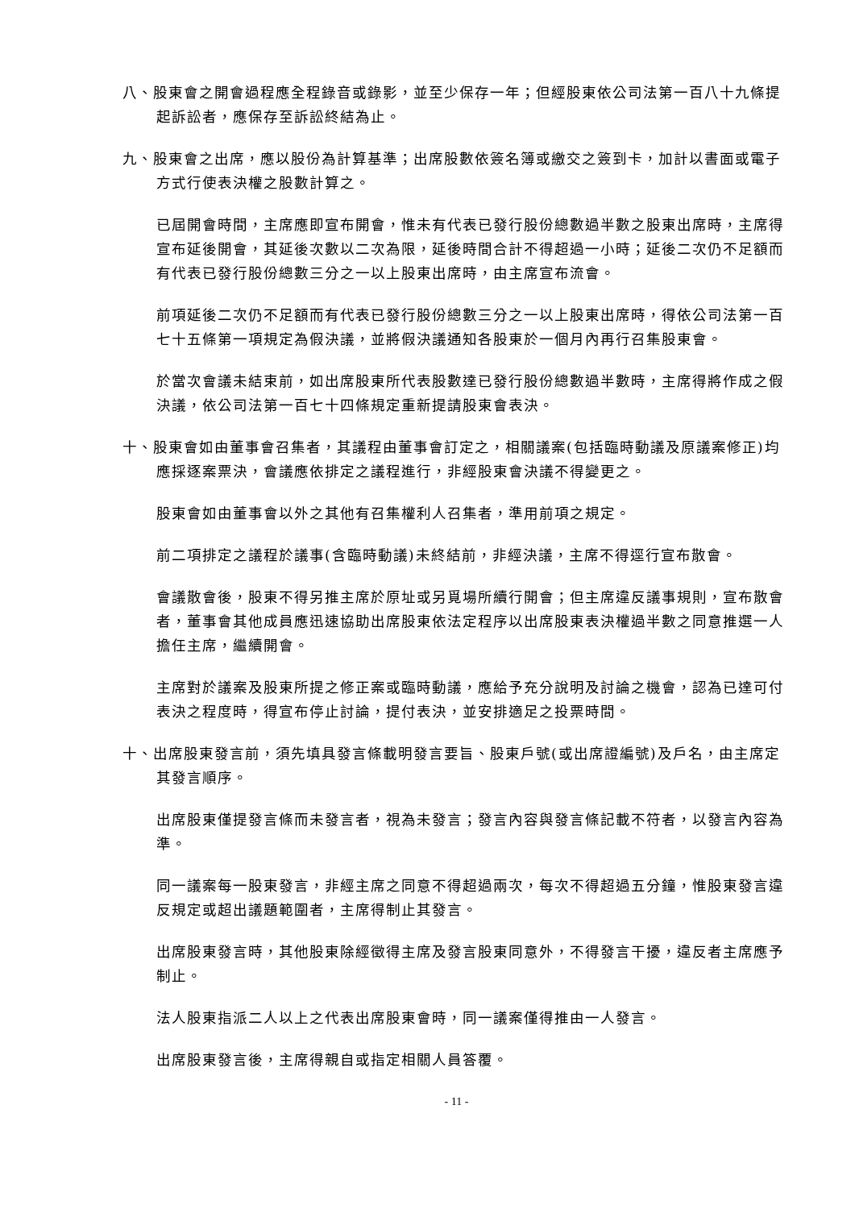八、股東會之開會過程應全程錄音或錄影，並至少保存一年；但經股東依公司法第一百八十九條提起訴訟者，應保存至訴訟終結為止。
九、股東會之出席，應以股份為計算基準；出席股數依簽名簿或繳交之簽到卡，加計以書面或電子方式行使表決權之股數計算之。
已屆開會時間，主席應即宣布開會，惟未有代表已發行股份總數過半數之股東出席時，主席得宣布延後開會，其延後次數以二次為限，延後時間合計不得超過一小時；延後二次仍不足額而有代表已發行股份總數三分之一以上股東出席時，由主席宣布流會。
前項延後二次仍不足額而有代表已發行股份總數三分之一以上股東出席時，得依公司法第一百七十五條第一項規定為假決議，並將假決議通知各股東於一個月內再行召集股東會。
於當次會議未結束前，如出席股東所代表股數達已發行股份總數過半數時，主席得將作成之假決議，依公司法第一百七十四條規定重新提請股東會表決。
十、股東會如由董事會召集者，其議程由董事會訂定之，相關議案(包括臨時動議及原議案修正)均應採逐案票決，會議應依排定之議程進行，非經股東會決議不得變更之。
股東會如由董事會以外之其他有召集權利人召集者，準用前項之規定。
前二項排定之議程於議事(含臨時動議)未終結前，非經決議，主席不得逕行宣布散會。
會議散會後，股東不得另推主席於原址或另覓場所續行開會；但主席違反議事規則，宣布散會者，董事會其他成員應迅速協助出席股東依法定程序以出席股東表決權過半數之同意推選一人擔任主席，繼續開會。
主席對於議案及股東所提之修正案或臨時動議，應給予充分說明及討論之機會，認為已達可付表決之程度時，得宣布停止討論，提付表決，並安排適足之投票時間。
十、出席股東發言前，須先填具發言條載明發言要旨、股東戶號(或出席證編號)及戶名，由主席定其發言順序。
出席股東僅提發言條而未發言者，視為未發言；發言內容與發言條記載不符者，以發言內容為準。
同一議案每一股東發言，非經主席之同意不得超過兩次，每次不得超過五分鐘，惟股東發言違反規定或超出議題範圍者，主席得制止其發言。
出席股東發言時，其他股東除經徵得主席及發言股東同意外，不得發言干擾，違反者主席應予制止。
法人股東指派二人以上之代表出席股東會時，同一議案僅得推由一人發言。
出席股東發言後，主席得親自或指定相關人員答覆。
- 11 -